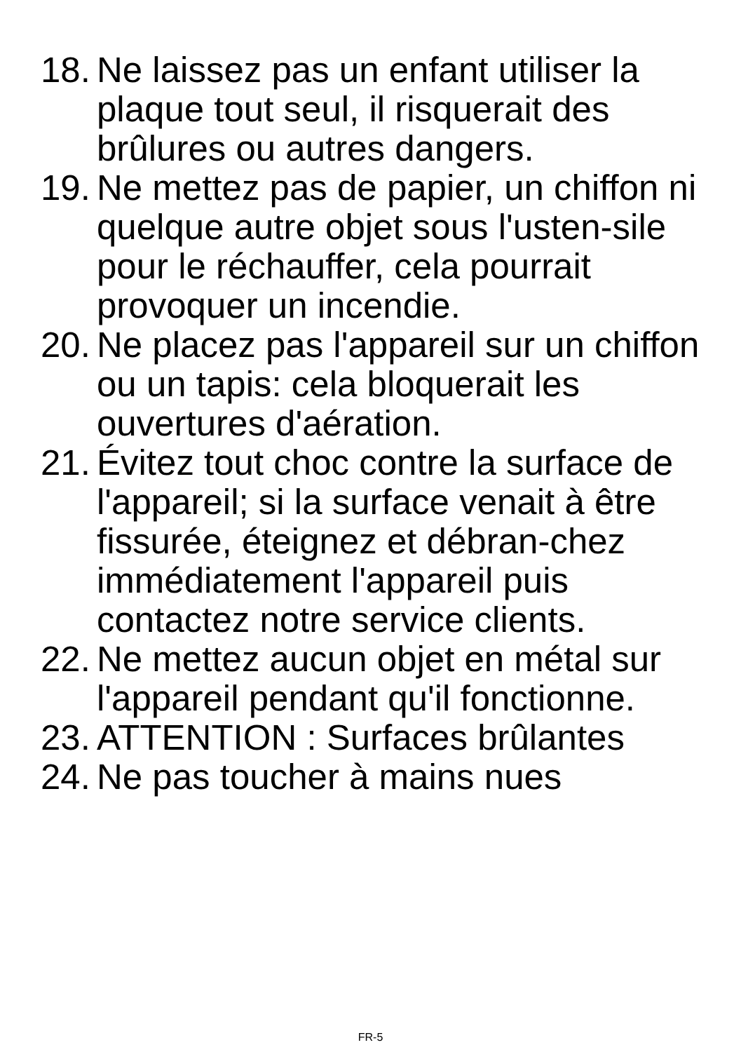18. Ne laissez pas un enfant utiliser la plaque tout seul, il risquerait des brûlures ou autres dangers.
19. Ne mettez pas de papier, un chiffon ni quelque autre objet sous l'usten-sile pour le réchauffer, cela pourrait provoquer un incendie.
20. Ne placez pas l'appareil sur un chiffon ou un tapis: cela bloquerait les ouvertures d'aération.
21. Évitez tout choc contre la surface de l'appareil; si la surface venait à être fissurée, éteignez et débran-chez immédiatement l'appareil puis contactez notre service clients.
22. Ne mettez aucun objet en métal sur l'appareil pendant qu'il fonctionne.
23. ATTENTION : Surfaces brûlantes
24. Ne pas toucher à mains nues
FR-5